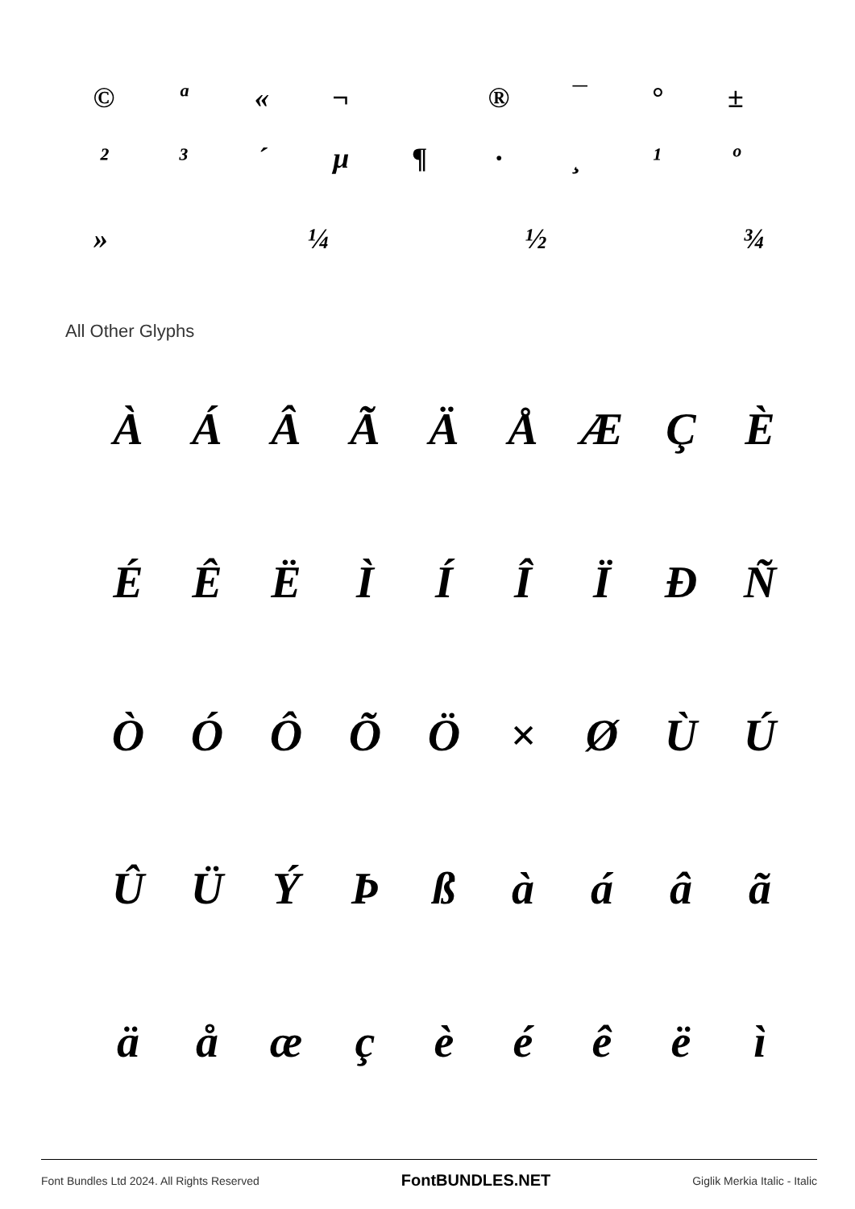© ª « ¬ ® ¯ ° ±
²³ ´ µ ¶ · ¸ ¹ º
» ¼ ½ ¾
All Other Glyphs
ÀÁÂÃÄÅÆÇÈ
ÉÊËÌÍÎÏÐÑ
ÒÓÔÕÖ × ØÙÚ
ÛÜÝÞßàáâã
äåæçèéêëì
Font Bundles Ltd 2024. All Rights Reserved FontBUNDLES.NET Giglik Merkia Italic - Italic